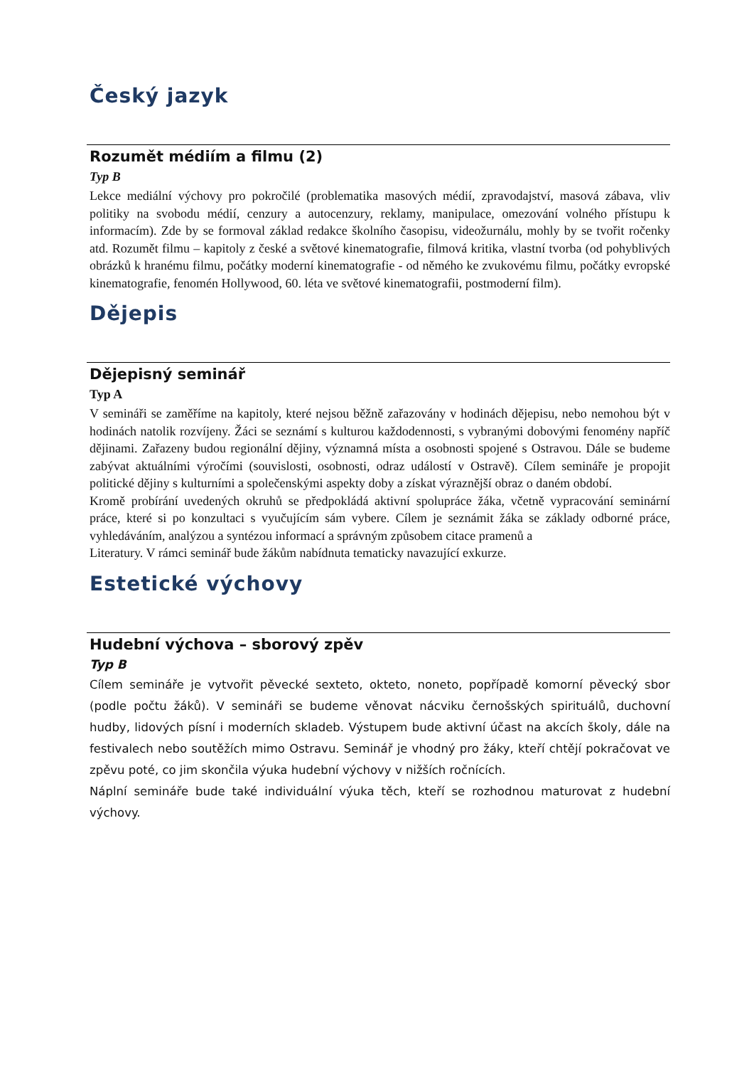Český jazyk
Rozumět médiím a filmu (2)
Typ B
Lekce mediální výchovy pro pokročilé (problematika masových médií, zpravodajství, masová zábava, vliv politiky na svobodu médií, cenzury a autocenzury, reklamy, manipulace, omezování volného přístupu k informacím). Zde by se formoval základ redakce školního časopisu, videožurnálu, mohly by se tvořit ročenky atd. Rozumět filmu – kapitoly z české a světové kinematografie, filmová kritika, vlastní tvorba (od pohyblivých obrázků k hranému filmu, počátky moderní kinematografie - od němého ke zvukovému filmu, počátky evropské kinematografie, fenomén Hollywood, 60. léta ve světové kinematografii, postmoderní film).
Dějepis
Dějepisný seminář
Typ A
V semináři se zaměříme na kapitoly, které nejsou běžně zařazovány v hodinách dějepisu, nebo nemohou být v hodinách natolik rozvíjeny. Žáci se seznámí s kulturou každodennosti, s vybranými dobovými fenomény napříč dějinami. Zařazeny budou regionální dějiny, významná místa a osobnosti spojené s Ostravou. Dále se budeme zabývat aktuálními výročími (souvislosti, osobnosti, odraz událostí v Ostravě). Cílem semináře je propojit politické dějiny s kulturními a společenskými aspekty doby a získat výraznější obraz o daném období.
Kromě probírání uvedených okruhů se předpokládá aktivní spolupráce žáka, včetně vypracování seminární práce, které si po konzultaci s vyučujícím sám vybere. Cílem je seznámit žáka se základy odborné práce, vyhledáváním, analýzou a syntézou informací a správným způsobem citace pramenů a
Literatury. V rámci seminář bude žákům nabídnuta tematicky navazující exkurze.
Estetické výchovy
Hudební výchova – sborový zpěv
Typ B
Cílem semináře je vytvořit pěvecké sexteto, okteto, noneto, popřípadě komorní pěvecký sbor (podle počtu žáků). V semináři se budeme věnovat nácviku černošských spirituálů, duchovní hudby, lidových písní i moderních skladeb. Výstupem bude aktivní účast na akcích školy, dále na festivalech nebo soutěžích mimo Ostravu. Seminář je vhodný pro žáky, kteří chtějí pokračovat ve zpěvu poté, co jim skončila výuka hudební výchovy v nižších ročnících.
Náplní semináře bude také individuální výuka těch, kteří se rozhodnou maturovat z hudební výchovy.